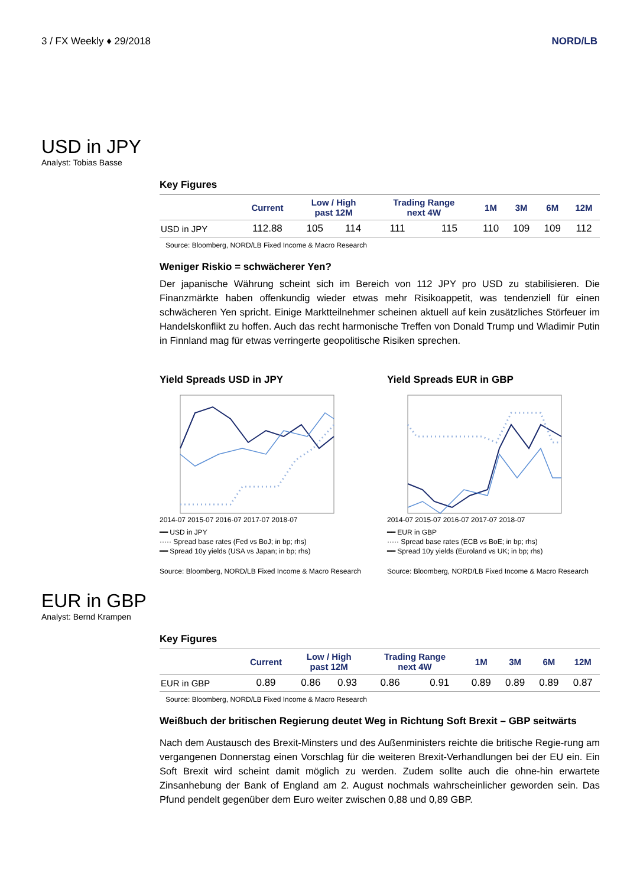3 / FX Weekly ♦ 29/2018 NORD/LB
USD in JPY
Analyst: Tobias Basse
Key Figures
| | Current | Low / High past 12M | | Trading Range next 4W | | 1M | 3M | 6M | 12M |
| --- | --- | --- | --- | --- | --- | --- | --- | --- | --- |
| USD in JPY | 112.88 | 105 | 114 | 111 | 115 | 110 | 109 | 109 | 112 |
Source: Bloomberg, NORD/LB Fixed Income & Macro Research
Weniger Riskio = schwächerer Yen?
Der japanische Währung scheint sich im Bereich von 112 JPY pro USD zu stabilisieren. Die Finanzmärkte haben offenkundig wieder etwas mehr Risikoappetit, was tendenziell für einen schwächeren Yen spricht. Einige Marktteilnehmer scheinen aktuell auf kein zusätzliches Störfeuer im Handelskonflikt zu hoffen. Auch das recht harmonische Treffen von Donald Trump und Wladimir Putin in Finnland mag für etwas verringerte geopolitische Risiken sprechen.
Yield Spreads USD in JPY
2014-07 2015-07 2016-07 2017-07 2018-07
━━ USD in JPY
····· Spread base rates (Fed vs BoJ; in bp; rhs)
━━ Spread 10y yields (USA vs Japan; in bp; rhs)
Source: Bloomberg, NORD/LB Fixed Income & Macro Research
Yield Spreads EUR in GBP
2014-07 2015-07 2016-07 2017-07 2018-07
━━ EUR in GBP
····· Spread base rates (ECB vs BoE; in bp; rhs)
━━ Spread 10y yields (Euroland vs UK; in bp; rhs)
Source: Bloomberg, NORD/LB Fixed Income & Macro Research
EUR in GBP
Analyst: Bernd Krampen
Key Figures
| | Current | Low / High past 12M | | Trading Range next 4W | | 1M | 3M | 6M | 12M |
| --- | --- | --- | --- | --- | --- | --- | --- | --- | --- |
| EUR in GBP | 0.89 | 0.86 | 0.93 | 0.86 | 0.91 | 0.89 | 0.89 | 0.89 | 0.87 |
Source: Bloomberg, NORD/LB Fixed Income & Macro Research
Weißbuch der britischen Regierung deutet Weg in Richtung Soft Brexit – GBP seitwärts
Nach dem Austausch des Brexit-Minsters und des Außenministers reichte die britische Regie-rung am vergangenen Donnerstag einen Vorschlag für die weiteren Brexit-Verhandlungen bei der EU ein. Ein Soft Brexit wird scheint damit möglich zu werden. Zudem sollte auch die ohne-hin erwartete Zinsanhebung der Bank of England am 2. August nochmals wahrscheinlicher geworden sein. Das Pfund pendelt gegenüber dem Euro weiter zwischen 0,88 und 0,89 GBP.